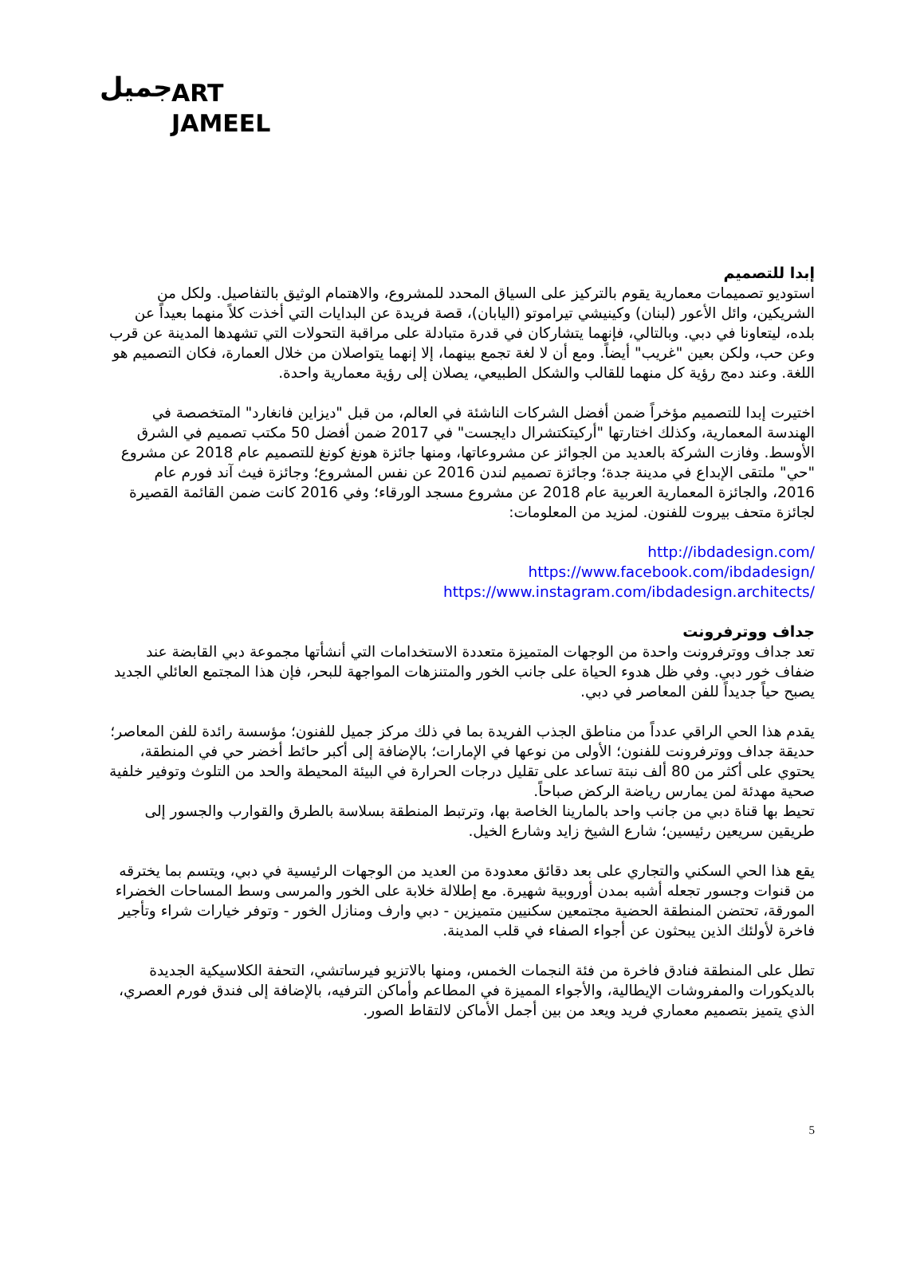جميل ART
JAMEEL
إبدا للتصميم
استوديو تصميمات معمارية يقوم بالتركيز على السياق المحدد للمشروع، والاهتمام الوثيق بالتفاصيل. ولكل من الشريكين، وائل الأعور (لبنان) وكينيشي تيراموتو (اليابان)، قصة فريدة عن البدايات التي أخذت كلاً منهما بعيداً عن بلده، ليتعاونا في دبي. وبالتالي، فإنهما يتشاركان في قدرة متبادلة على مراقبة التحولات التي تشهدها المدينة عن قرب وعن حب، ولكن بعين "غريب" أيضاً. ومع أن لا لغة تجمع بينهما، إلا إنهما يتواصلان من خلال العمارة، فكان التصميم هو اللغة. وعند دمج رؤية كل منهما للقالب والشكل الطبيعي، يصلان إلى رؤية معمارية واحدة.
اختيرت إبدا للتصميم مؤخراً ضمن أفضل الشركات الناشئة في العالم، من قبل "ديزاين فانغارد" المتخصصة في الهندسة المعمارية، وكذلك اختارتها "أركيتكتشرال دايجست" في 2017 ضمن أفضل 50 مكتب تصميم في الشرق الأوسط. وفازت الشركة بالعديد من الجوائز عن مشروعاتها، ومنها جائزة هونغ كونغ للتصميم عام 2018 عن مشروع "حي" ملتقى الإبداع في مدينة جدة؛ وجائزة تصميم لندن 2016 عن نفس المشروع؛ وجائزة فيث آند فورم عام 2016، والجائزة المعمارية العربية عام 2018 عن مشروع مسجد الورقاء؛ وفي 2016 كانت ضمن القائمة القصيرة لجائزة متحف بيروت للفنون. لمزيد من المعلومات:
http://ibdadesign.com/
https://www.facebook.com/ibdadesign/
https://www.instagram.com/ibdadesign.architects/
جداف ووترفرونت
تعد جداف ووترفرونت واحدة من الوجهات المتميزة متعددة الاستخدامات التي أنشأتها مجموعة دبي القابضة عند ضفاف خور دبي. وفي ظل هدوء الحياة على جانب الخور والمتنزهات المواجهة للبحر، فإن هذا المجتمع العائلي الجديد يصبح حياً جديداً للفن المعاصر في دبي.
يقدم هذا الحي الراقي عدداً من مناطق الجذب الفريدة بما في ذلك مركز جميل للفنون؛ مؤسسة رائدة للفن المعاصر؛ حديقة جداف ووترفرونت للفنون؛ الأولى من نوعها في الإمارات؛ بالإضافة إلى أكبر حائط أخضر حي في المنطقة، يحتوي على أكثر من 80 ألف نبتة تساعد على تقليل درجات الحرارة في البيئة المحيطة والحد من التلوث وتوفير خلفية صحية مهدئة لمن يمارس رياضة الركض صباحاً.
تحيط بها قناة دبي من جانب واحد بالمارينا الخاصة بها، وترتبط المنطقة بسلاسة بالطرق والقوارب والجسور إلى طريقين سريعين رئيسين؛ شارع الشيخ زايد وشارع الخيل.
يقع هذا الحي السكني والتجاري على بعد دقائق معدودة من العديد من الوجهات الرئيسية في دبي، ويتسم بما يخترقه من قنوات وجسور تجعله أشبه بمدن أوروبية شهيرة. مع إطلالة خلابة على الخور والمرسى وسط المساحات الخضراء المورقة، تحتضن المنطقة الحضية مجتمعين سكنيين متميزين - دبي وارف ومنازل الخور - وتوفر خيارات شراء وتأجير فاخرة لأولئك الذين يبحثون عن أجواء الصفاء في قلب المدينة.
تطل على المنطقة فنادق فاخرة من فئة النجمات الخمس، ومنها بالاتزيو فيرساتشي، التحفة الكلاسيكية الجديدة بالديكورات والمفروشات الإيطالية، والأجواء المميزة في المطاعم وأماكن الترفيه، بالإضافة إلى فندق فورم العصري، الذي يتميز بتصميم معماري فريد ويعد من بين أجمل الأماكن لالتقاط الصور.
5